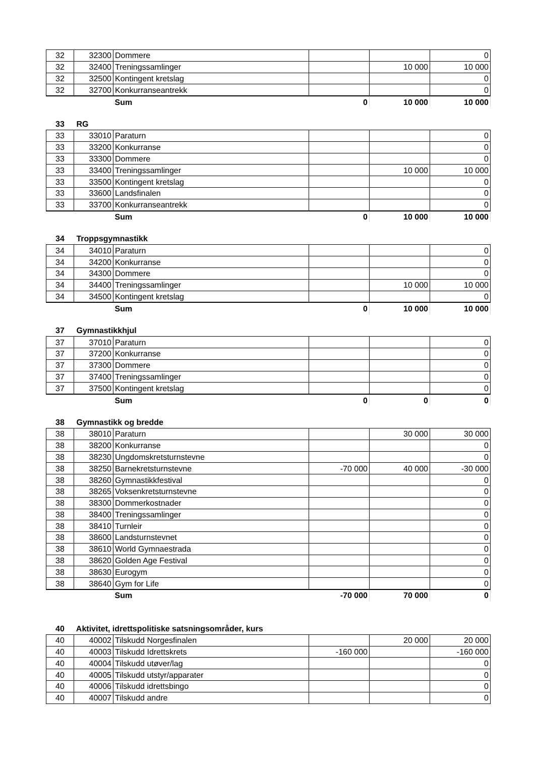| 32 | 32300 | Dommere | | | 0 |
| 32 | 32400 | Treningssamlinger | | 10 000 | 10 000 |
| 32 | 32500 | Kontingent kretslag | | | 0 |
| 32 | 32700 | Konkurranseantrekk | | | 0 |
| | | Sum | 0 | 10 000 | 10 000 |
33 RG
| 33 | 33010 | Paraturn | | | 0 |
| 33 | 33200 | Konkurranse | | | 0 |
| 33 | 33300 | Dommere | | | 0 |
| 33 | 33400 | Treningssamlinger | | 10 000 | 10 000 |
| 33 | 33500 | Kontingent kretslag | | | 0 |
| 33 | 33600 | Landsfinalen | | | 0 |
| 33 | 33700 | Konkurranseantrekk | | | 0 |
| | | Sum | 0 | 10 000 | 10 000 |
34 Troppsgymnastikk
| 34 | 34010 | Paraturn | | | 0 |
| 34 | 34200 | Konkurranse | | | 0 |
| 34 | 34300 | Dommere | | | 0 |
| 34 | 34400 | Treningssamlinger | | 10 000 | 10 000 |
| 34 | 34500 | Kontingent kretslag | | | 0 |
| | | Sum | 0 | 10 000 | 10 000 |
37 Gymnastikkhjul
| 37 | 37010 | Paraturn | | | 0 |
| 37 | 37200 | Konkurranse | | | 0 |
| 37 | 37300 | Dommere | | | 0 |
| 37 | 37400 | Treningssamlinger | | | 0 |
| 37 | 37500 | Kontingent kretslag | | | 0 |
| | | Sum | 0 | 0 | 0 |
38 Gymnastikk og bredde
| 38 | 38010 | Paraturn | | 30 000 | 30 000 |
| 38 | 38200 | Konkurranse | | | 0 |
| 38 | 38230 | Ungdomskretsturnstevne | | | 0 |
| 38 | 38250 | Barnekretsturnstevne | -70 000 | 40 000 | -30 000 |
| 38 | 38260 | Gymnastikkfestival | | | 0 |
| 38 | 38265 | Voksenkretsturnstevne | | | 0 |
| 38 | 38300 | Dommerkostnader | | | 0 |
| 38 | 38400 | Treningssamlinger | | | 0 |
| 38 | 38410 | Turnleir | | | 0 |
| 38 | 38600 | Landsturnstevnet | | | 0 |
| 38 | 38610 | World Gymnaestrada | | | 0 |
| 38 | 38620 | Golden Age Festival | | | 0 |
| 38 | 38630 | Eurogym | | | 0 |
| 38 | 38640 | Gym for Life | | | 0 |
| | | Sum | -70 000 | 70 000 | 0 |
40 Aktivitet, idrettspolitiske satsningsområder, kurs
| 40 | 40002 | Tilskudd Norgesfinalen | | 20 000 | 20 000 |
| 40 | 40003 | Tilskudd Idrettskrets | -160 000 | | -160 000 |
| 40 | 40004 | Tilskudd utøver/lag | | | 0 |
| 40 | 40005 | Tilskudd utstyr/apparater | | | 0 |
| 40 | 40006 | Tilskudd idrettsbingo | | | 0 |
| 40 | 40007 | Tilskudd andre | | | 0 |